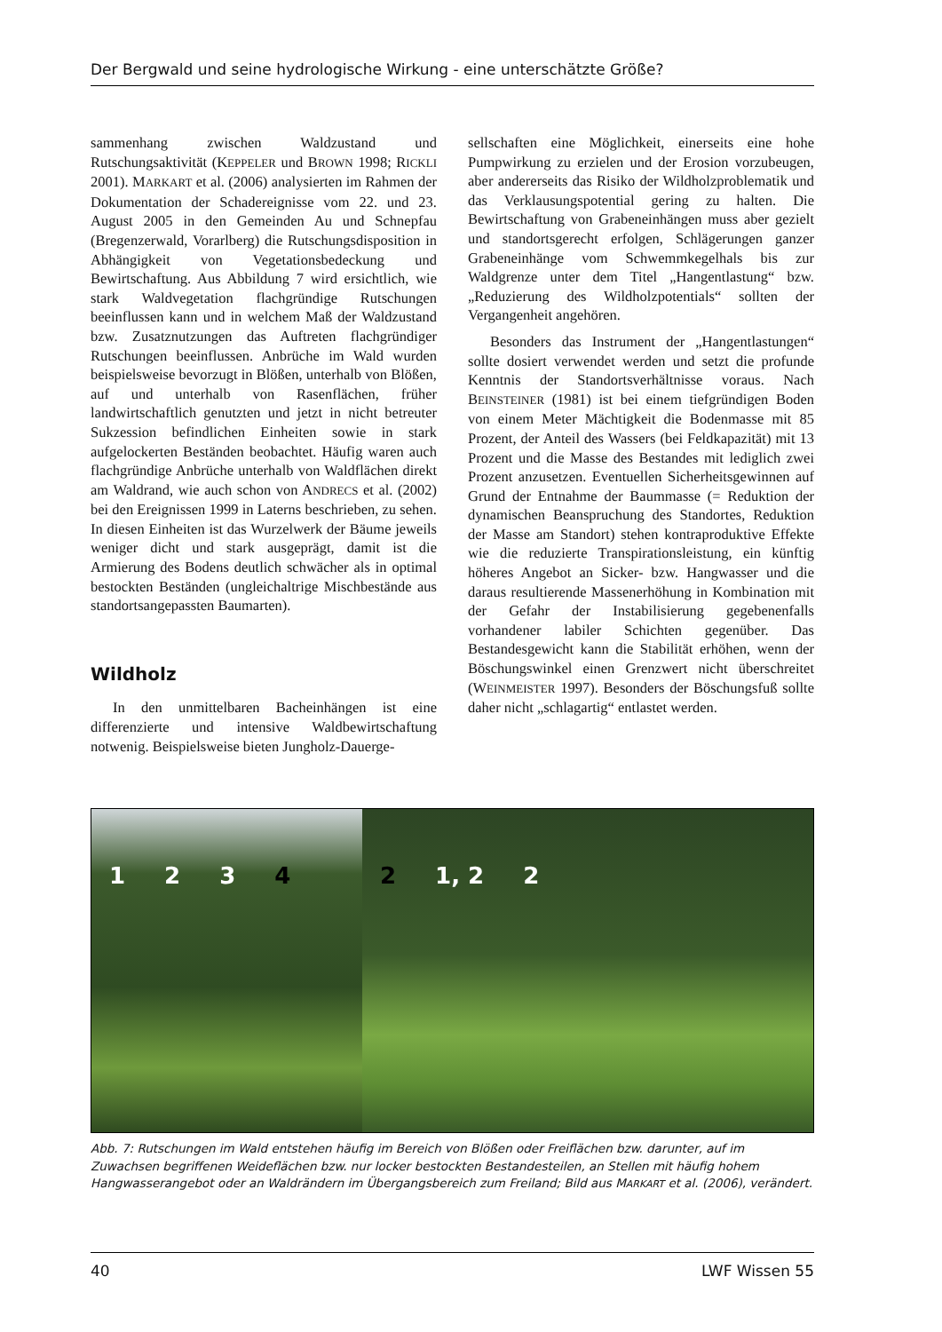Der Bergwald und seine hydrologische Wirkung - eine unterschätzte Größe?
sammenhang zwischen Waldzustand und Rutschungsaktivität (KEPPELER und BROWN 1998; RICKLI 2001). MARKART et al. (2006) analysierten im Rahmen der Dokumentation der Schadereignisse vom 22. und 23. August 2005 in den Gemeinden Au und Schnepfau (Bregenzerwald, Vorarlberg) die Rutschungsdisposition in Abhängigkeit von Vegetationsbedeckung und Bewirtschaftung. Aus Abbildung 7 wird ersichtlich, wie stark Waldvegetation flachgründige Rutschungen beeinflussen kann und in welchem Maß der Waldzustand bzw. Zusatznutzungen das Auftreten flachgründiger Rutschungen beeinflussen. Anbrüche im Wald wurden beispielsweise bevorzugt in Blößen, unterhalb von Blößen, auf und unterhalb von Rasenflächen, früher landwirtschaftlich genutzten und jetzt in nicht betreuter Sukzession befindlichen Einheiten sowie in stark aufgelockerten Beständen beobachtet. Häufig waren auch flachgründige Anbrüche unterhalb von Waldflächen direkt am Waldrand, wie auch schon von ANDRECS et al. (2002) bei den Ereignissen 1999 in Laterns beschrieben, zu sehen. In diesen Einheiten ist das Wurzelwerk der Bäume jeweils weniger dicht und stark ausgeprägt, damit ist die Armierung des Bodens deutlich schwächer als in optimal bestockten Beständen (ungleichaltrige Mischbestände aus standortsangepassten Baumarten).
Wildholz
In den unmittelbaren Bacheinhängen ist eine differenzierte und intensive Waldbewirtschaftung notwenig. Beispielsweise bieten Jungholz-Dauerge-
sellschaften eine Möglichkeit, einerseits eine hohe Pumpwirkung zu erzielen und der Erosion vorzubeugen, aber andererseits das Risiko der Wildholzproblematik und das Verklausungspotential gering zu halten. Die Bewirtschaftung von Grabeneinhängen muss aber gezielt und standortsgerecht erfolgen, Schlägerungen ganzer Grabeneinhänge vom Schwemmkegelhals bis zur Waldgrenze unter dem Titel „Hangentlastung“ bzw. „Reduzierung des Wildholzpotentials“ sollten der Vergangenheit angehören.
Besonders das Instrument der „Hangentlastungen“ sollte dosiert verwendet werden und setzt die profunde Kenntnis der Standortsverhältnisse voraus. Nach BEINSTEINER (1981) ist bei einem tiefgründigen Boden von einem Meter Mächtigkeit die Bodenmasse mit 85 Prozent, der Anteil des Wassers (bei Feldkapazität) mit 13 Prozent und die Masse des Bestandes mit lediglich zwei Prozent anzusetzen. Eventuellen Sicherheitsgewinnen auf Grund der Entnahme der Baummasse (= Reduktion der dynamischen Beanspruchung des Standortes, Reduktion der Masse am Standort) stehen kontraproduktive Effekte wie die reduzierte Transpirationsleistung, ein künftig höheres Angebot an Sicker- bzw. Hangwasser und die daraus resultierende Massenerhöhung in Kombination mit der Gefahr der Instabilisierung gegebenenfalls vorhandener labiler Schichten gegenüber. Das Bestandesgewicht kann die Stabilität erhöhen, wenn der Böschungswinkel einen Grenzwert nicht überschreitet (WEINMEISTER 1997). Besonders der Böschungsfuß sollte daher nicht „schlagartig“ entlastet werden.
1 2 3 4 2 1, 2 2
Abb. 7: Rutschungen im Wald entstehen häufig im Bereich von Blößen oder Freiflächen bzw. darunter, auf im Zuwachsen begriffenen Weideflächen bzw. nur locker bestockten Bestandesteilen, an Stellen mit häufig hohem Hangwasserangebot oder an Waldrändern im Übergangsbereich zum Freiland; Bild aus MARKART et al. (2006), verändert.
40 LWF Wissen 55